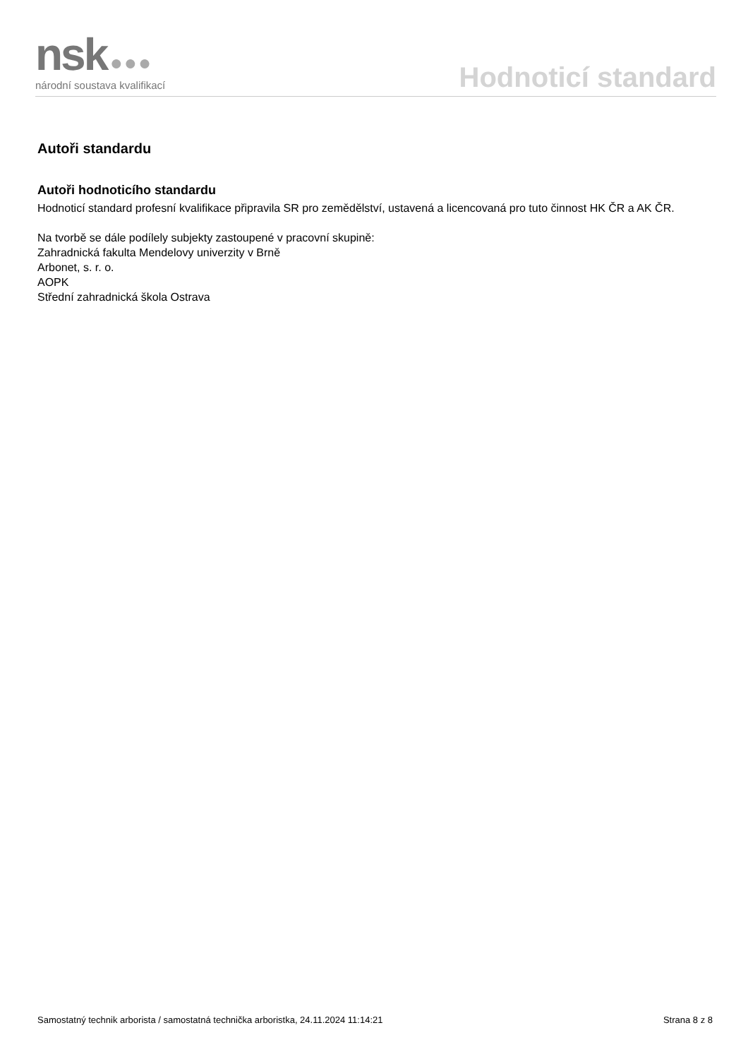nsk ●●●
národní soustava kvalifikací
Hodnoticí standard
Autoři standardu
Autoři hodnoticího standardu
Hodnoticí standard profesní kvalifikace připravila SR pro zemědělství, ustavená a licencovaná pro tuto činnost HK ČR a AK ČR.
Na tvorbě se dále podílely subjekty zastoupené v pracovní skupině:
Zahradnická fakulta Mendelovy univerzity v Brně
Arbonet, s. r. o.
AOPK
Střední zahradnická škola Ostrava
Samostatný technik arborista / samostatná technička arboristka, 24.11.2024 11:14:21 Strana 8 z 8